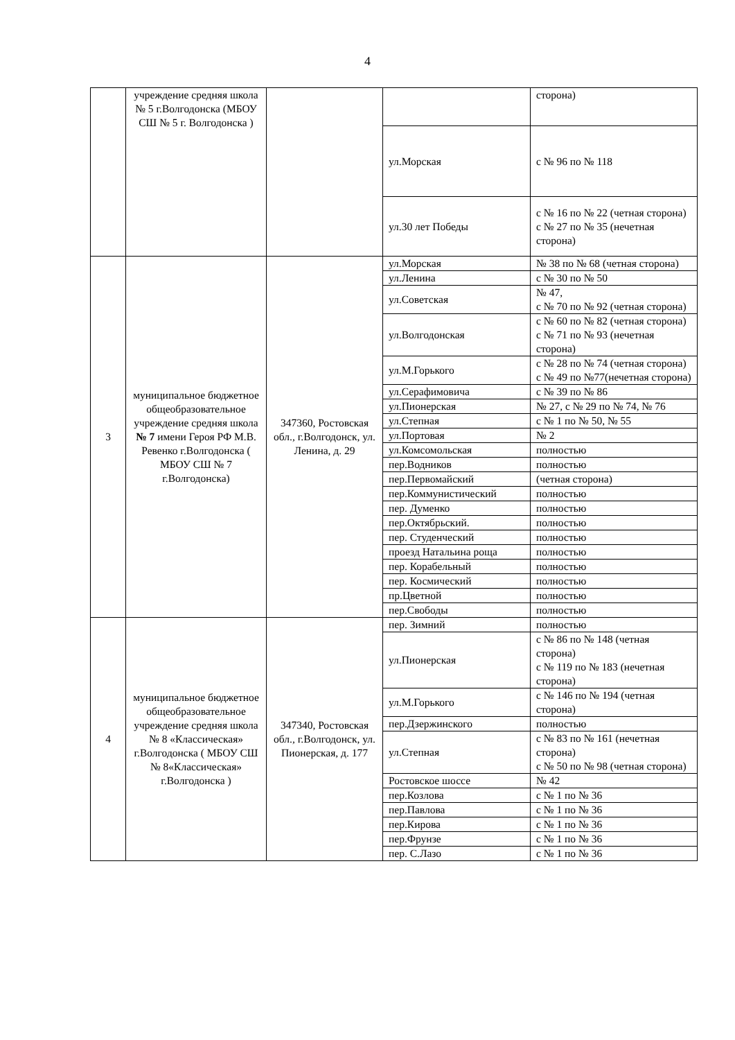4
| | учреждение средняя школа № 5 г.Волгодонска (МБОУ СШ № 5 г. Волгодонска ) | | | сторона) |
| | | | ул.Морская | с № 96 по № 118 |
| | | | ул.30 лет Победы | с № 16 по № 22 (четная сторона) с № 27 по № 35 (нечетная сторона) |
| 3 | муниципальное бюджетное общеобразовательное учреждение средняя школа № 7 имени Героя РФ М.В. Ревенко г.Волгодонска ( МБОУ СШ № 7 г.Волгодонска) | 347360, Ростовская обл., г.Волгодонск, ул. Ленина, д. 29 | ул.Морская | № 38 по № 68 (четная сторона) |
| | | | ул.Ленина | с № 30 по № 50 |
| | | | ул.Советская | № 47, с № 70 по № 92 (четная сторона) |
| | | | ул.Волгодонская | с № 60 по № 82 (четная сторона) с № 71 по № 93 (нечетная сторона) |
| | | | ул.М.Горького | с № 28 по № 74 (четная сторона) с № 49 по №77(нечетная сторона) |
| | | | ул.Серафимовича | с № 39 по № 86 |
| | | | ул.Пионерская | № 27, с № 29 по № 74, № 76 |
| | | | ул.Степная | с № 1 по № 50, № 55 |
| | | | ул.Портовая | № 2 |
| | | | ул.Комсомольская | полностью |
| | | | пер.Водников | полностью |
| | | | пер.Первомайский | (четная сторона) |
| | | | пер.Коммунистический | полностью |
| | | | пер. Думенко | полностью |
| | | | пер.Октябрьский. | полностью |
| | | | пер. Студенческий | полностью |
| | | | проезд Натальина роща | полностью |
| | | | пер. Корабельный | полностью |
| | | | пер. Космический | полностью |
| | | | пр.Цветной | полностью |
| | | | пер.Свободы | полностью |
| 4 | муниципальное бюджетное общеобразовательное учреждение средняя школа № 8 «Классическая» г.Волгодонска ( МБОУ СШ № 8«Классическая» г.Волгодонска ) | 347340, Ростовская обл., г.Волгодонск, ул. Пионерская, д. 177 | пер. Зимний | полностью |
| | | | ул.Пионерская | с № 86 по № 148 (четная сторона) с № 119 по № 183 (нечетная сторона) |
| | | | ул.М.Горького | с № 146 по № 194 (четная сторона) |
| | | | пер.Дзержинского | полностью |
| | | | ул.Степная | с № 83 по № 161 (нечетная сторона) с № 50 по № 98 (четная сторона) |
| | | | Ростовское шоссе | № 42 |
| | | | пер.Козлова | с № 1 по № 36 |
| | | | пер.Павлова | с № 1 по № 36 |
| | | | пер.Кирова | с № 1 по № 36 |
| | | | пер.Фрунзе | с № 1 по № 36 |
| | | | пер. С.Лазо | с № 1 по № 36 |